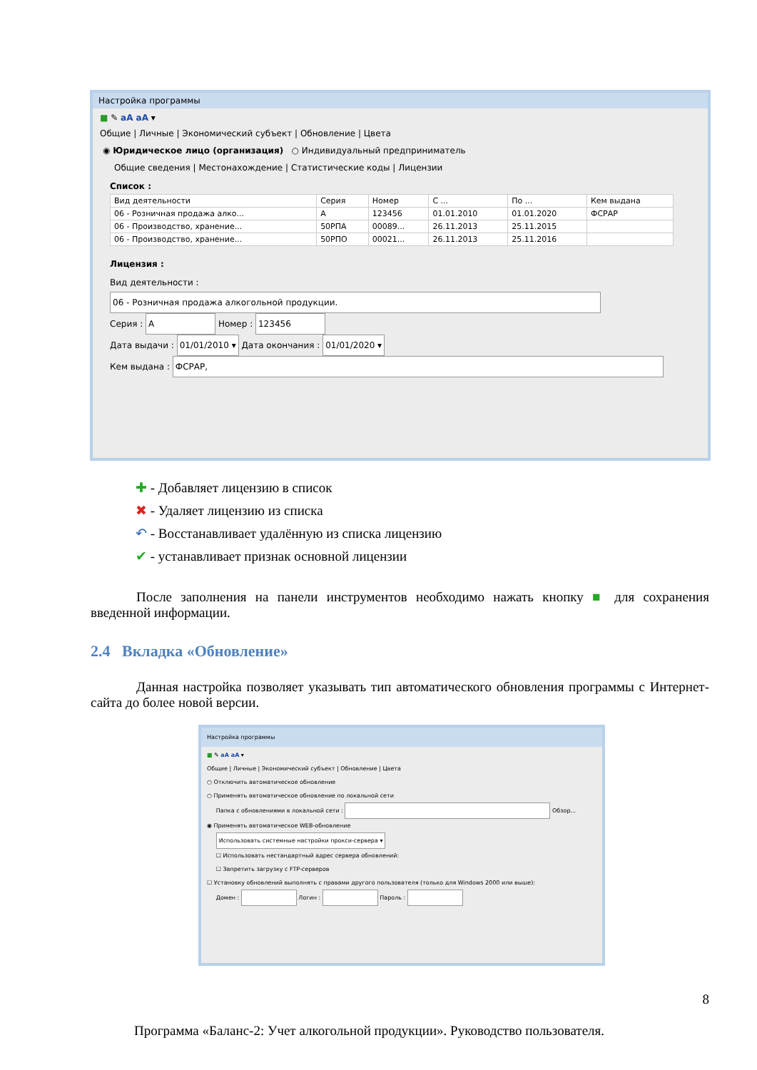Настройка программы
■ ✎ aA aA ▾
Общие | Личные | Экономический субъект | Обновление | Цвета
◉ Юридическое лицо (организация) ○ Индивидуальный предприниматель
Общие сведения | Местонахождение | Статистические коды | Лицензии
Список :
| Вид деятельности | Серия | Номер | С ... | По ... | Кем выдана |
| --- | --- | --- | --- | --- | --- |
| 06 - Розничная продажа алко... | A | 123456 | 01.01.2010 | 01.01.2020 | ФСРАР |
| 06 - Производство, хранение... | 50РПА | 00089... | 26.11.2013 | 25.11.2015 | |
| 06 - Производство, хранение... | 50РПО | 00021... | 26.11.2013 | 25.11.2016 | |
Лицензия :
Вид деятельности : 06 - Розничная продажа алкогольной продукции.
Серия : A Номер : 123456
Дата выдачи : 01/01/2010 ▾ Дата окончания : 01/01/2020 ▾
Кем выдана : ФСРАР,
✚ - Добавляет лицензию в список
✖ - Удаляет лицензию из списка
↶ - Восстанавливает удалённую из списка лицензию
✔ - устанавливает признак основной лицензии
После заполнения на панели инструментов необходимо нажать кнопку ■ для сохранения введенной информации.
2.4 Вкладка «Обновление»
Данная настройка позволяет указывать тип автоматического обновления программы с Интернет-сайта до более новой версии.
Настройка программы
■ ✎ aA aA ▾
Общие | Личные | Экономический субъект | Обновление | Цвета
○ Отключить автоматическое обновление
○ Применять автоматическое обновление по локальной сети
Папка с обновлениями в локальной сети : Обзор...
◉ Применять автоматическое WEB-обновление
Использовать системные настройки прокси-сервера ▾
☐ Использовать нестандартный адрес сервера обновлений:
☐ Запретить загрузку с FTP-серверов
☐ Установку обновлений выполнять с правами другого пользователя (только для Windows 2000 или выше):
Домен : Логин : Пароль :
8
Программа «Баланс-2: Учет алкогольной продукции». Руководство пользователя.